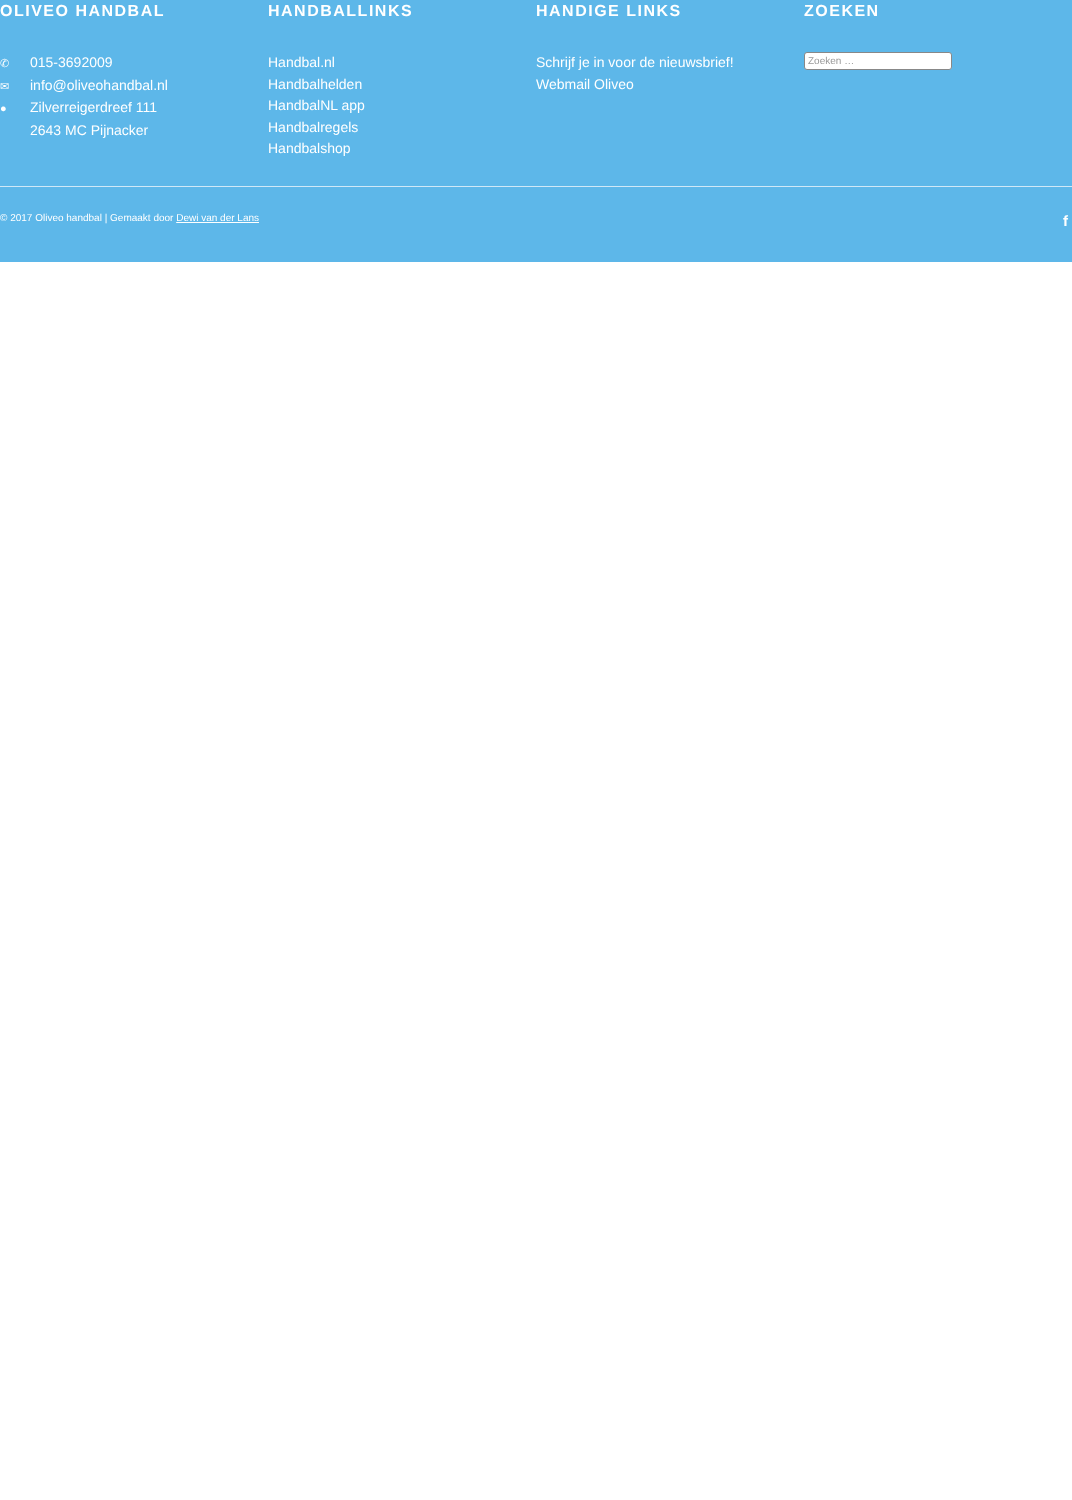OLIVEO HANDBAL
✆ 015-3692009
✉ info@oliveohandbal.nl
● Zilverreigerdreef 111
2643 MC Pijnacker
HANDBALLINKS
Handbal.nl
Handbalhelden
HandbalNL app
Handbalregels
Handbalshop
HANDIGE LINKS
Schrijf je in voor de nieuwsbrief!
Webmail Oliveo
ZOEKEN
Zoeken …
© 2017 Oliveo handbal | Gemaakt door Dewi van der Lans f